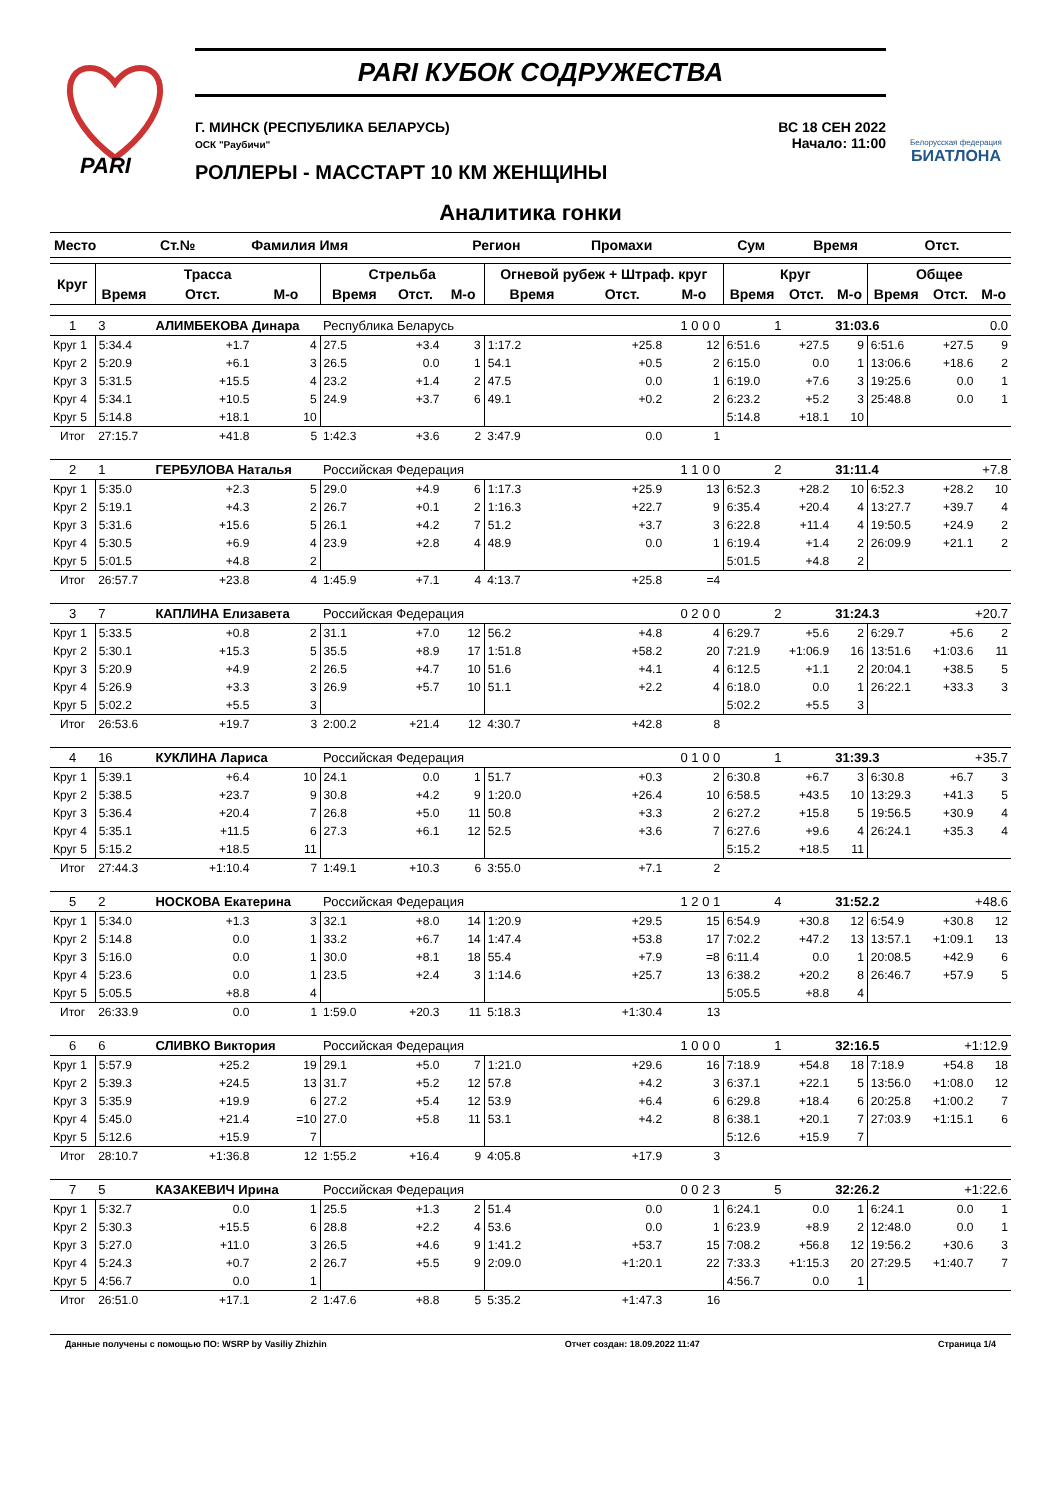PARI
PARI КУБОК СОДРУЖЕСТВА
Г. МИНСК (РЕСПУБЛИКА БЕЛАРУСЬ)
ОСК "Раубичи"
ВС 18 СЕН 2022
Начало: 11:00
РОЛЛЕРЫ - МАССТАРТ 10 КМ ЖЕНЩИНЫ
Белорусская федерация
БИАТЛОНА
Аналитика гонки
| Место | Ст.№ | Фамилия Имя | Регион | Промахи | Сум | Время | Отст. |
| --- | --- | --- | --- | --- | --- | --- | --- |
| Круг | Трасса | | | Стрельба | | | Огневой рубеж + Штраф. круг | | | Круг | | | Общее | | |
| --- | --- | --- | --- | --- | --- | --- | --- | --- | --- | --- | --- | --- | --- | --- | --- |
| | Время | Отст. | М-о | Время | Отст. | М-о | Время | Отст. | М-о | Время | Отст. | М-о | Время | Отст. | М-о |
| 1 | 3 | АЛИМБЕКОВА Динара | | Республика Беларусь | | | 1 0 0 0 | | | 1 | | 31:03.6 | | 0.0 | |
| Круг 1 | 5:34.4 | +1.7 | 4 | 27.5 | +3.4 | 3 | 1:17.2 | +25.8 | 12 | 6:51.6 | +27.5 | 9 | 6:51.6 | +27.5 | 9 |
| Круг 2 | 5:20.9 | +6.1 | 3 | 26.5 | 0.0 | 1 | 54.1 | +0.5 | 2 | 6:15.0 | 0.0 | 1 | 13:06.6 | +18.6 | 2 |
| Круг 3 | 5:31.5 | +15.5 | 4 | 23.2 | +1.4 | 2 | 47.5 | 0.0 | 1 | 6:19.0 | +7.6 | 3 | 19:25.6 | 0.0 | 1 |
| Круг 4 | 5:34.1 | +10.5 | 5 | 24.9 | +3.7 | 6 | 49.1 | +0.2 | 2 | 6:23.2 | +5.2 | 3 | 25:48.8 | 0.0 | 1 |
| Круг 5 | 5:14.8 | +18.1 | 10 | | | | | | | 5:14.8 | +18.1 | 10 | | | |
| Итог | 27:15.7 | +41.8 | 5 | 1:42.3 | +3.6 | 2 | 3:47.9 | 0.0 | 1 | | | | | | |
| 2 | 1 | ГЕРБУЛОВА Наталья | | Российская Федерация | | | 1 1 0 0 | | | 2 | | 31:11.4 | | +7.8 | |
| Круг 1 | 5:35.0 | +2.3 | 5 | 29.0 | +4.9 | 6 | 1:17.3 | +25.9 | 13 | 6:52.3 | +28.2 | 10 | 6:52.3 | +28.2 | 10 |
| Круг 2 | 5:19.1 | +4.3 | 2 | 26.7 | +0.1 | 2 | 1:16.3 | +22.7 | 9 | 6:35.4 | +20.4 | 4 | 13:27.7 | +39.7 | 4 |
| Круг 3 | 5:31.6 | +15.6 | 5 | 26.1 | +4.2 | 7 | 51.2 | +3.7 | 3 | 6:22.8 | +11.4 | 4 | 19:50.5 | +24.9 | 2 |
| Круг 4 | 5:30.5 | +6.9 | 4 | 23.9 | +2.8 | 4 | 48.9 | 0.0 | 1 | 6:19.4 | +1.4 | 2 | 26:09.9 | +21.1 | 2 |
| Круг 5 | 5:01.5 | +4.8 | 2 | | | | | | | 5:01.5 | +4.8 | 2 | | | |
| Итог | 26:57.7 | +23.8 | 4 | 1:45.9 | +7.1 | 4 | 4:13.7 | +25.8 | =4 | | | | | | |
| 3 | 7 | КАПЛИНА Елизавета | | Российская Федерация | | | 0 2 0 0 | | | 2 | | 31:24.3 | | +20.7 | |
| Круг 1 | 5:33.5 | +0.8 | 2 | 31.1 | +7.0 | 12 | 56.2 | +4.8 | 4 | 6:29.7 | +5.6 | 2 | 6:29.7 | +5.6 | 2 |
| Круг 2 | 5:30.1 | +15.3 | 5 | 35.5 | +8.9 | 17 | 1:51.8 | +58.2 | 20 | 7:21.9 | +1:06.9 | 16 | 13:51.6 | +1:03.6 | 11 |
| Круг 3 | 5:20.9 | +4.9 | 2 | 26.5 | +4.7 | 10 | 51.6 | +4.1 | 4 | 6:12.5 | +1.1 | 2 | 20:04.1 | +38.5 | 5 |
| Круг 4 | 5:26.9 | +3.3 | 3 | 26.9 | +5.7 | 10 | 51.1 | +2.2 | 4 | 6:18.0 | 0.0 | 1 | 26:22.1 | +33.3 | 3 |
| Круг 5 | 5:02.2 | +5.5 | 3 | | | | | | | 5:02.2 | +5.5 | 3 | | | |
| Итог | 26:53.6 | +19.7 | 3 | 2:00.2 | +21.4 | 12 | 4:30.7 | +42.8 | 8 | | | | | | |
| 4 | 16 | КУКЛИНА Лариса | | Российская Федерация | | | 0 1 0 0 | | | 1 | | 31:39.3 | | +35.7 | |
| Круг 1 | 5:39.1 | +6.4 | 10 | 24.1 | 0.0 | 1 | 51.7 | +0.3 | 2 | 6:30.8 | +6.7 | 3 | 6:30.8 | +6.7 | 3 |
| Круг 2 | 5:38.5 | +23.7 | 9 | 30.8 | +4.2 | 9 | 1:20.0 | +26.4 | 10 | 6:58.5 | +43.5 | 10 | 13:29.3 | +41.3 | 5 |
| Круг 3 | 5:36.4 | +20.4 | 7 | 26.8 | +5.0 | 11 | 50.8 | +3.3 | 2 | 6:27.2 | +15.8 | 5 | 19:56.5 | +30.9 | 4 |
| Круг 4 | 5:35.1 | +11.5 | 6 | 27.3 | +6.1 | 12 | 52.5 | +3.6 | 7 | 6:27.6 | +9.6 | 4 | 26:24.1 | +35.3 | 4 |
| Круг 5 | 5:15.2 | +18.5 | 11 | | | | | | | 5:15.2 | +18.5 | 11 | | | |
| Итог | 27:44.3 | +1:10.4 | 7 | 1:49.1 | +10.3 | 6 | 3:55.0 | +7.1 | 2 | | | | | | |
| 5 | 2 | НОСКОВА Екатерина | | Российская Федерация | | | 1 2 0 1 | | | 4 | | 31:52.2 | | +48.6 | |
| Круг 1 | 5:34.0 | +1.3 | 3 | 32.1 | +8.0 | 14 | 1:20.9 | +29.5 | 15 | 6:54.9 | +30.8 | 12 | 6:54.9 | +30.8 | 12 |
| Круг 2 | 5:14.8 | 0.0 | 1 | 33.2 | +6.7 | 14 | 1:47.4 | +53.8 | 17 | 7:02.2 | +47.2 | 13 | 13:57.1 | +1:09.1 | 13 |
| Круг 3 | 5:16.0 | 0.0 | 1 | 30.0 | +8.1 | 18 | 55.4 | +7.9 | =8 | 6:11.4 | 0.0 | 1 | 20:08.5 | +42.9 | 6 |
| Круг 4 | 5:23.6 | 0.0 | 1 | 23.5 | +2.4 | 3 | 1:14.6 | +25.7 | 13 | 6:38.2 | +20.2 | 8 | 26:46.7 | +57.9 | 5 |
| Круг 5 | 5:05.5 | +8.8 | 4 | | | | | | | 5:05.5 | +8.8 | 4 | | | |
| Итог | 26:33.9 | 0.0 | 1 | 1:59.0 | +20.3 | 11 | 5:18.3 | +1:30.4 | 13 | | | | | | |
| 6 | 6 | СЛИВКО Виктория | | Российская Федерация | | | 1 0 0 0 | | | 1 | | 32:16.5 | | +1:12.9 | |
| Круг 1 | 5:57.9 | +25.2 | 19 | 29.1 | +5.0 | 7 | 1:21.0 | +29.6 | 16 | 7:18.9 | +54.8 | 18 | 7:18.9 | +54.8 | 18 |
| Круг 2 | 5:39.3 | +24.5 | 13 | 31.7 | +5.2 | 12 | 57.8 | +4.2 | 3 | 6:37.1 | +22.1 | 5 | 13:56.0 | +1:08.0 | 12 |
| Круг 3 | 5:35.9 | +19.9 | 6 | 27.2 | +5.4 | 12 | 53.9 | +6.4 | 6 | 6:29.8 | +18.4 | 6 | 20:25.8 | +1:00.2 | 7 |
| Круг 4 | 5:45.0 | +21.4 | =10 | 27.0 | +5.8 | 11 | 53.1 | +4.2 | 8 | 6:38.1 | +20.1 | 7 | 27:03.9 | +1:15.1 | 6 |
| Круг 5 | 5:12.6 | +15.9 | 7 | | | | | | | 5:12.6 | +15.9 | 7 | | | |
| Итог | 28:10.7 | +1:36.8 | 12 | 1:55.2 | +16.4 | 9 | 4:05.8 | +17.9 | 3 | | | | | | |
| 7 | 5 | КАЗАКЕВИЧ Ирина | | Российская Федерация | | | 0 0 2 3 | | | 5 | | 32:26.2 | | +1:22.6 | |
| Круг 1 | 5:32.7 | 0.0 | 1 | 25.5 | +1.3 | 2 | 51.4 | 0.0 | 1 | 6:24.1 | 0.0 | 1 | 6:24.1 | 0.0 | 1 |
| Круг 2 | 5:30.3 | +15.5 | 6 | 28.8 | +2.2 | 4 | 53.6 | 0.0 | 1 | 6:23.9 | +8.9 | 2 | 12:48.0 | 0.0 | 1 |
| Круг 3 | 5:27.0 | +11.0 | 3 | 26.5 | +4.6 | 9 | 1:41.2 | +53.7 | 15 | 7:08.2 | +56.8 | 12 | 19:56.2 | +30.6 | 3 |
| Круг 4 | 5:24.3 | +0.7 | 2 | 26.7 | +5.5 | 9 | 2:09.0 | +1:20.1 | 22 | 7:33.3 | +1:15.3 | 20 | 27:29.5 | +1:40.7 | 7 |
| Круг 5 | 4:56.7 | 0.0 | 1 | | | | | | | 4:56.7 | 0.0 | 1 | | | |
| Итог | 26:51.0 | +17.1 | 2 | 1:47.6 | +8.8 | 5 | 5:35.2 | +1:47.3 | 16 | | | | | | |
Данные получены с помощью ПО: WSRP by Vasiliy Zhizhin Отчет создан: 18.09.2022 11:47 Страница 1/4